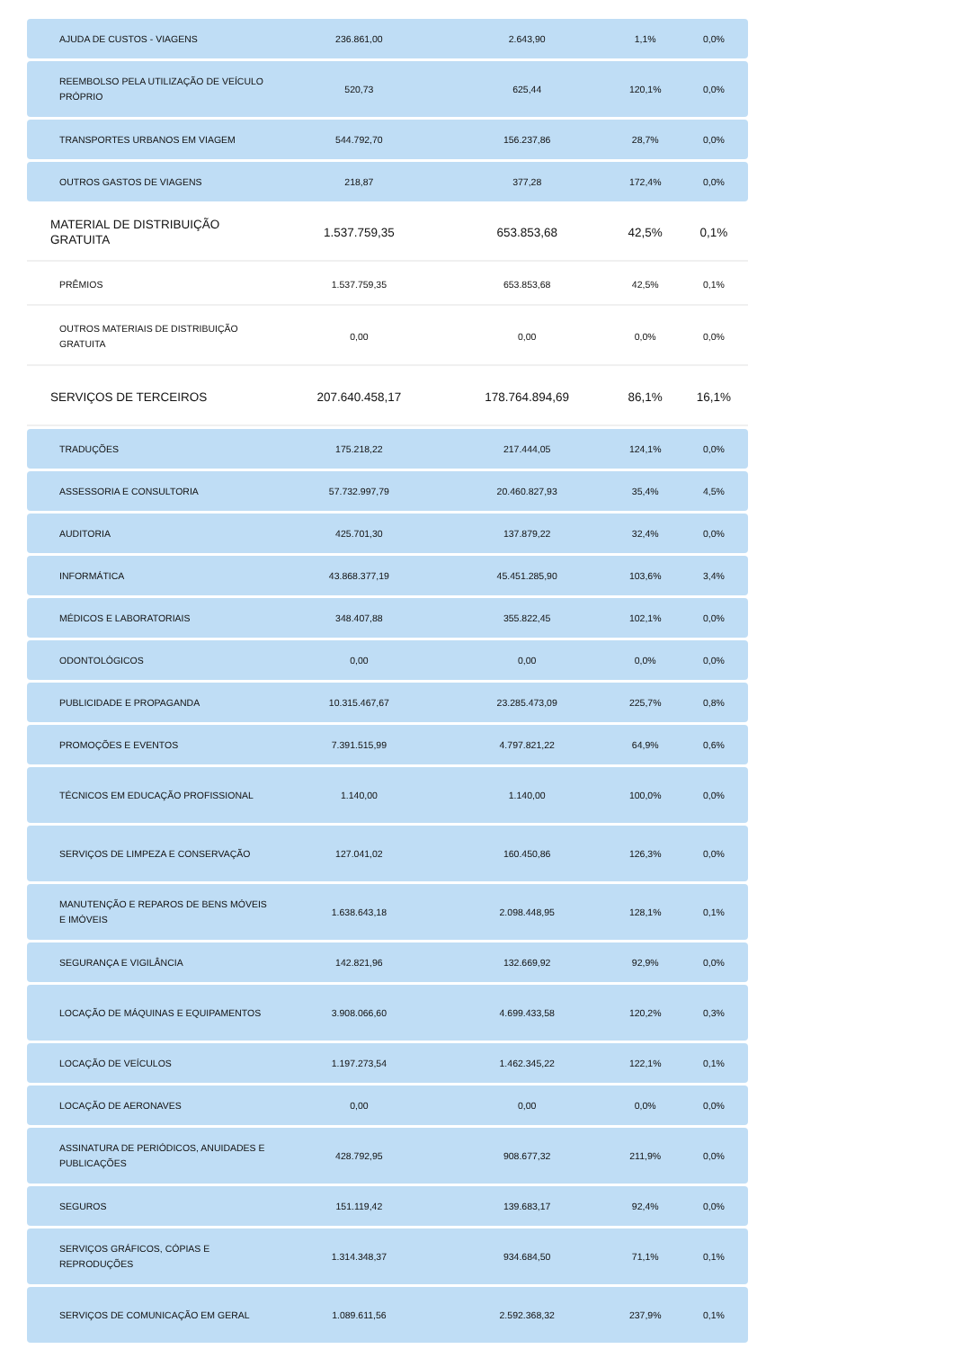| AJUDA DE CUSTOS - VIAGENS | 236.861,00 | 2.643,90 | 1,1% | 0,0% |
| REEMBOLSO PELA UTILIZAÇÃO DE VEÍCULO PRÓPRIO | 520,73 | 625,44 | 120,1% | 0,0% |
| TRANSPORTES URBANOS EM VIAGEM | 544.792,70 | 156.237,86 | 28,7% | 0,0% |
| OUTROS GASTOS DE VIAGENS | 218,87 | 377,28 | 172,4% | 0,0% |
| MATERIAL DE DISTRIBUIÇÃO GRATUITA | 1.537.759,35 | 653.853,68 | 42,5% | 0,1% |
| PRÊMIOS | 1.537.759,35 | 653.853,68 | 42,5% | 0,1% |
| OUTROS MATERIAIS DE DISTRIBUIÇÃO GRATUITA | 0,00 | 0,00 | 0,0% | 0,0% |
| SERVIÇOS DE TERCEIROS | 207.640.458,17 | 178.764.894,69 | 86,1% | 16,1% |
| TRADUÇÕES | 175.218,22 | 217.444,05 | 124,1% | 0,0% |
| ASSESSORIA E CONSULTORIA | 57.732.997,79 | 20.460.827,93 | 35,4% | 4,5% |
| AUDITORIA | 425.701,30 | 137.879,22 | 32,4% | 0,0% |
| INFORMÁTICA | 43.868.377,19 | 45.451.285,90 | 103,6% | 3,4% |
| MÉDICOS E LABORATORIAIS | 348.407,88 | 355.822,45 | 102,1% | 0,0% |
| ODONTOLÓGICOS | 0,00 | 0,00 | 0,0% | 0,0% |
| PUBLICIDADE E PROPAGANDA | 10.315.467,67 | 23.285.473,09 | 225,7% | 0,8% |
| PROMOÇÕES E EVENTOS | 7.391.515,99 | 4.797.821,22 | 64,9% | 0,6% |
| TÉCNICOS EM EDUCAÇÃO PROFISSIONAL | 1.140,00 | 1.140,00 | 100,0% | 0,0% |
| SERVIÇOS DE LIMPEZA E CONSERVAÇÃO | 127.041,02 | 160.450,86 | 126,3% | 0,0% |
| MANUTENÇÃO E REPAROS DE BENS MÓVEIS E IMÓVEIS | 1.638.643,18 | 2.098.448,95 | 128,1% | 0,1% |
| SEGURANÇA E VIGILÂNCIA | 142.821,96 | 132.669,92 | 92,9% | 0,0% |
| LOCAÇÃO DE MÁQUINAS E EQUIPAMENTOS | 3.908.066,60 | 4.699.433,58 | 120,2% | 0,3% |
| LOCAÇÃO DE VEÍCULOS | 1.197.273,54 | 1.462.345,22 | 122,1% | 0,1% |
| LOCAÇÃO DE AERONAVES | 0,00 | 0,00 | 0,0% | 0,0% |
| ASSINATURA DE PERIÓDICOS, ANUIDADES E PUBLICAÇÕES | 428.792,95 | 908.677,32 | 211,9% | 0,0% |
| SEGUROS | 151.119,42 | 139.683,17 | 92,4% | 0,0% |
| SERVIÇOS GRÁFICOS, CÓPIAS E REPRODUÇÕES | 1.314.348,37 | 934.684,50 | 71,1% | 0,1% |
| SERVIÇOS DE COMUNICAÇÃO EM GERAL | 1.089.611,56 | 2.592.368,32 | 237,9% | 0,1% |